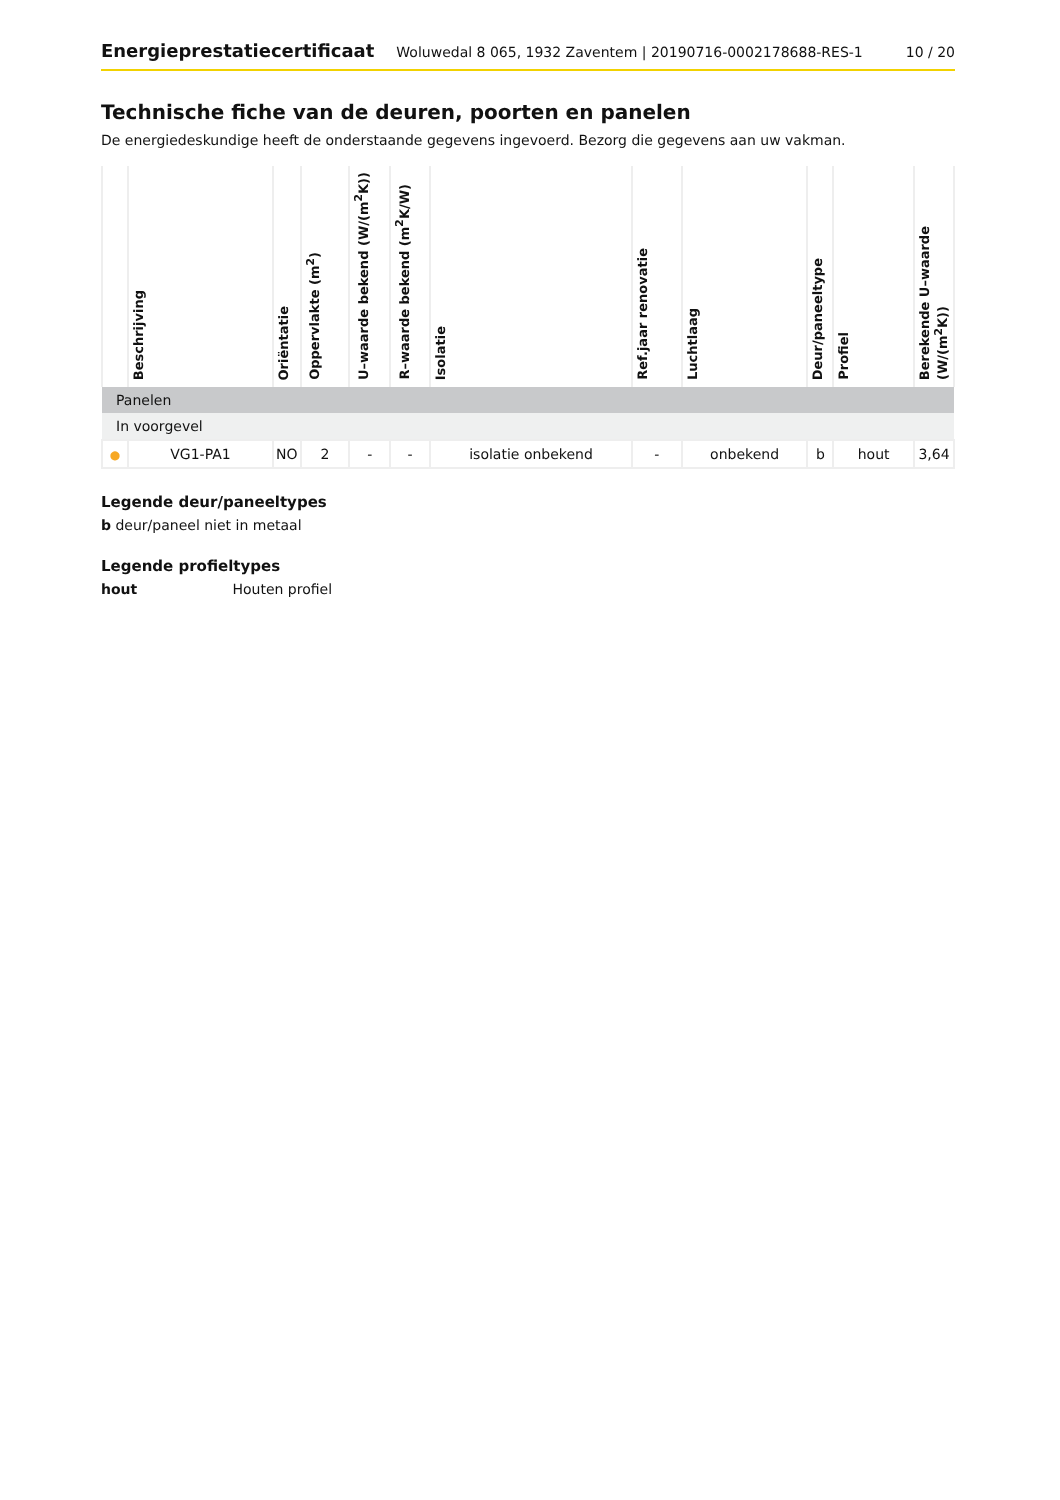Energieprestatiecertificaat Woluwedal 8 065, 1932 Zaventem | 20190716-0002178688-RES-1 10 / 20
Technische fiche van de deuren, poorten en panelen
De energiedeskundige heeft de onderstaande gegevens ingevoerd. Bezorg die gegevens aan uw vakman.
| | Beschrijving | Oriëntatie | Oppervlakte (m<sup>2</sup>) | U–waarde bekend (W/(m<sup>2</sup>K)) | R–waarde bekend (m<sup>2</sup>K/W) | Isolatie | Ref.jaar renovatie | Luchtlaag | Deur/paneeltype | Profiel | Berekende U–waarde (W/(m<sup>2</sup>K)) |
| --- | --- | --- | --- | --- | --- | --- | --- | --- | --- | --- | --- |
| Panelen | | | | | | | | | | | |
| In voorgevel | | | | | | | | | | | |
| ● | VG1-PA1 | NO | 2 | - | - | isolatie onbekend | - | onbekend | b | hout | 3,64 |
Legende deur/paneeltypes
b deur/paneel niet in metaal
Legende profieltypes
hout Houten profiel